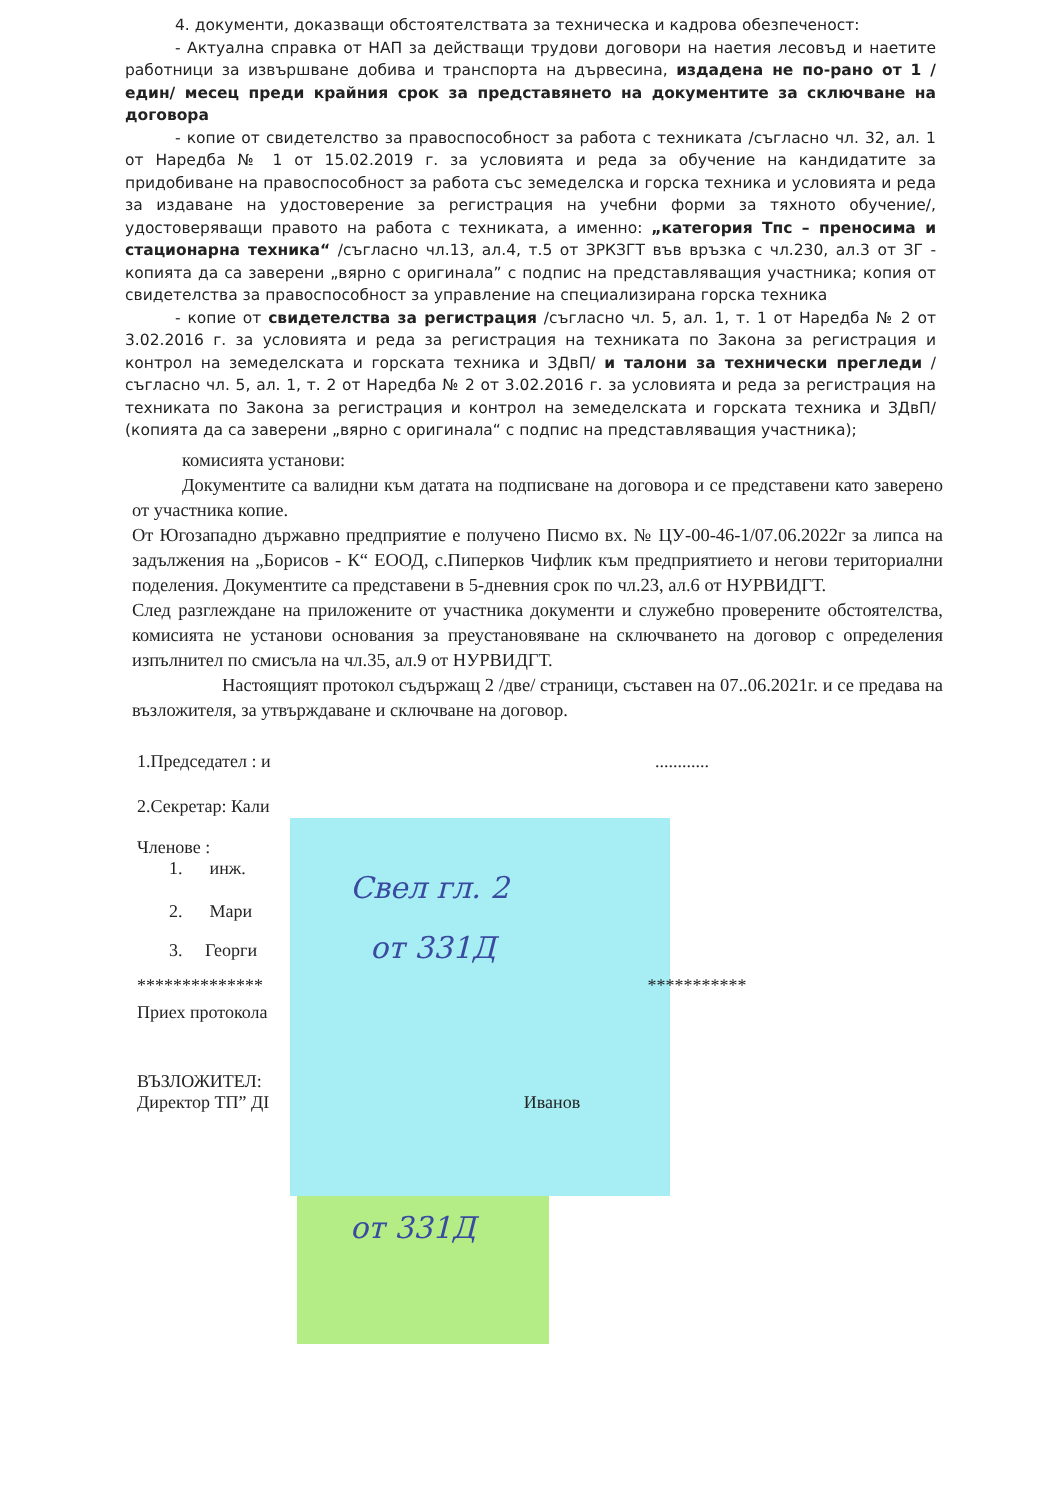4. документи, доказващи обстоятелствата за техническа и кадрова обезпеченост:
- Актуална справка от НАП за действащи трудови договори на наетия лесовъд и наетите работници за извършване добива и транспорта на дървесина, издадена не по-рано от 1 /един/ месец преди крайния срок за представянето на документите за сключване на договора
- копие от свидетелство за правоспособност за работа с техниката /съгласно чл. 32, ал. 1 от Наредба № 1 от 15.02.2019 г. за условията и реда за обучение на кандидатите за придобиване на правоспособност за работа със земеделска и горска техника и условията и реда за издаване на удостоверение за регистрация на учебни форми за тяхното обучение/, удостоверяващи правото на работа с техниката, а именно: „категория Тпс – преносима и стационарна техника“ /съгласно чл.13, ал.4, т.5 от ЗРКЗГТ във връзка с чл.230, ал.3 от ЗГ - копията да са заверени „вярно с оригинала” с подпис на представляващия участника; копия от свидетелства за правоспособност за управление на специализирана горска техника
- копие от свидетелства за регистрация /съгласно чл. 5, ал. 1, т. 1 от Наредба № 2 от 3.02.2016 г. за условията и реда за регистрация на техниката по Закона за регистрация и контрол на земеделската и горската техника и ЗДвП/ и талони за технически прегледи /съгласно чл. 5, ал. 1, т. 2 от Наредба № 2 от 3.02.2016 г. за условията и реда за регистрация на техниката по Закона за регистрация и контрол на земеделската и горската техника и ЗДвП/ (копията да са заверени „вярно с оригинала“ с подпис на представляващия участника);
комисията установи:
Документите са валидни към датата на подписване на договора и се представени като заверено от участника копие.
От Югозападно държавно предприятие е получено Писмо вх. № ЦУ-00-46-1/07.06.2022г за липса на задължения на „Борисов - К“ ЕООД, с.Пиперков Чифлик към предприятието и негови териториални поделения. Документите са представени в 5-дневния срок по чл.23, ал.6 от НУРВИДГТ.
След разглеждане на приложените от участника документи и служебно проверените обстоятелства, комисията не установи основания за преустановяване на сключването на договор с определения изпълнител по смисъла на чл.35, ал.9 от НУРВИДГТ.
Настоящият протокол съдържащ 2 /две/ страници, съставен на 07..06.2021г. и се предава на възложителя, за утвърждаване и сключване на договор.
1.Председател : и ............
2.Секретар: Кали
Членове :
1. инж.
2. Мари
3. Георги
************** ***********
Приех протокола
ВЪЗЛОЖИТЕЛ:
Директор ТП” ДІ Иванов
Свел гл. 2
от 331Д
от 331Д